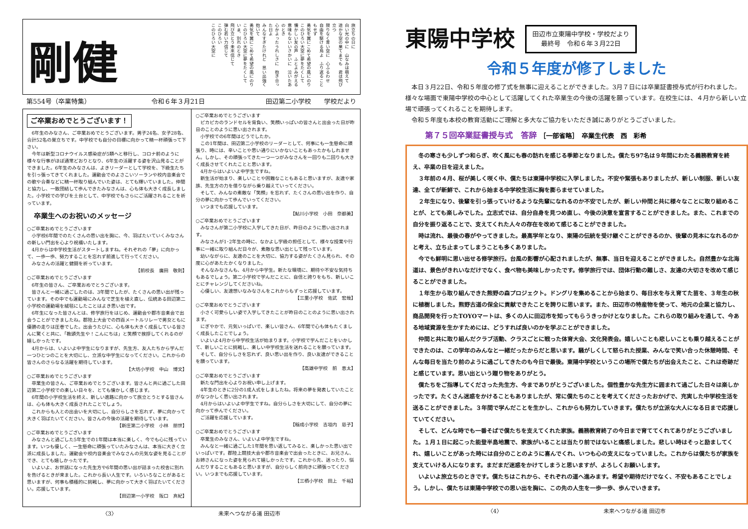剛健
旅立ちの日に
白い光の中に　山なみは萌えて
遥かな空の果てまでも　君は飛び立つ
限りなく青い空に　心ふるわせ
自由を駆ける鳥よ　ふり返ることもせず
勇気を翼にこめて希望の風にのり
このひろい大空に夢をたくして
懐かしい友の声　ふとよみがえる
意味もないいさかいに　泣いたあのとき
心かよったうれしさに　抱き合った日よ
みんなすぎたけれど　思い出強く抱いて
勇気を翼にこめて希望の風にのり
このひろい大空に夢をたくして
いま、別れのとき
飛び立とう未来信じて
弾む若い力信じて
このひろい
このひろい大空に
第554号（卒業特集） 令和６年３月21日 田辺第二小学校　　学校だより
ご卒業おめでとうございます！
　6年生のみなさん、ご卒業おめでとうございます。男子24名、女子28名、合計52名の巣立ちです。中学校でも自分の目標に向かって精一杯頑張って下さい。
　今年は新型コロナウイルス感染症が5類へと移行し、コロナ前のように様々な行事がほぼ通常どおりとなり、6年生の活躍する姿を沢山見ることができました。6年生のみなさんは、よきリーダーとして学校を、下級生たちを引っ張ってきてくれました。運動会でのよさこいソーランや校内音楽会での歌や合奏などに精一杯取り組んでいた姿は、とても輝いていました。仲間と協力し、一致団結して歩んできたみなさんは、心も体も大きく成長しました。小学校での学びを土台として、中学校でもさらにご活躍されることを祈っています。
卒業生へのお祝いのメッセージ
○ご卒業おめでとうございます
　小学校6年間でのたくさんの思い出を胸に、今、羽ばたいていくみなさんの新しい門出を心より祝福いたします。
　4月からは中学校生活がスタートしますね。それぞれの「夢」に向かって、一歩一歩、努力することを忘れず前進して行ってください。
　みなさんの活躍と健闘を祈っています。
【前校長　廣田　敬則】
○ご卒業おめでとうございます
　6年生の皆さん、ご卒業おめでとうございます。
　皆さんと一緒に過ごしたのは、3年間でしたが、たくさんの思い出が残っています。その中でも運動場にみんなで芝生を植え直し、伝統ある田辺第二小学校の運動場を絨毯にしたことはよき思い出です。
　6年生になった皆さんとは、修学旅行をはじめ、運動会や郡市音楽会で出会うことができましたね。郡陸上大会での四百メートルリレーで男女ともに優勝の走りは圧巻でした。出会うたびに、心も体も大きく成長している皆さんに驚くと共に、「教頭先生や！こんにちは」と笑顔で挨拶してくれるのが嬉しかったです。
　4月からは、いよいよ中学生になりますが、先生方、友人たちから学んだ一つひとつのことを大切にし、立派な中学生になってください。これからの皆さんのさらなる活躍を期待しています。
【大坊小学校　中山　博文】
○ご卒業おめでとうございます
　卒業生の皆さん、ご卒業おめでとうございます。皆さんと共に過ごした田辺第二小学校での楽しい日々を、とても懐かしく感じます。
　6年間の小学校生活を終え、新しい進路に向かって旅立とうとする皆さんは、心も体も大きく成長されたことでしょう。
　これからも人との出会いを大切にし、自分らしさを忘れず、夢に向かって大きく羽ばたいてください。皆さんの今後の活躍を期待しています。
【新庄第二小学校　小林　朋世】
○ご卒業おめでとうございます
　みなさんと過ごした5年生での1年間は本当に楽しく、今でも心に残っています。いつも優しく、一生懸命に頑張っていたみなさんは、本当に大きく立派に成長しました。運動会や校内音楽会でみなさんの元気な姿を見ることができ、とても嬉しかったです。
　いよいよ、お世話になった先生方や6年間の思い出が詰まった校舎に別れを告げるときが来ました。これから長い人生です。いろいろなことがあると思いますが、何事も積極的に挑戦し、夢に向かって大きく羽ばたいてください。応援しています。
【田辺第一小学校　阪口　真紀】
○ご卒業おめでとうございます
　ピカピカのランドセルを背負い、笑顔いっぱいの皆さんと出会った日が昨日のことのように思い出されます。
　小学校での6年間はどうでしたか。
　この1年間は、田辺第二小学校のリーダーとして、何事にも一生懸命に頑張り、時には、辛いことや思い通りにいかないこともあったかもしれません。しかし、その頑張ってきた一つ一つがみなさんを一回りも二回りも大きく成長させてくれたことと思います。
　4月からはいよいよ中学生ですね。
　新生活が始まり、楽しいことや困難なこともあると思いますが、友達や家族、先生方の力を借りながら乗り越えていってください。
　そして、みんなの素敵な「笑顔」を忘れず、たくさんの思い出を作り、自分の夢に向かって歩んでいってください。
　いつまでも応援しています。
【鮎川小学校　小田　奈都美】
○ご卒業おめでとうございます
　みなさんが第二小学校に入学してきた日が、昨日のように思い出されます。
　みなさんが1･2年生の時に、なかよし学級の担任として、様々な授業や行事に一緒に取り組んだ日々が、素敵な思い出として残っています。
　幼いながらに、友達のことを大切に、協力する姿がたくさん見られ、その度に心があたたかくなりました。
　そんなみなさんも、4月から中学生。新たな環境に、期待や不安な気持ちもあるでしょう。第二小学校で学んだことに、自信と誇りをもち、新しいことにチャレンジしてくださいね。
　心優しい、友達想いなみなさんをこれからもずっと応援しています。
【三里小学校　佐武　宏哉】
○ご卒業おめでとうございます
　小さく可愛らしい姿で入学してきたことが昨日のことのように思い出されます。
　にぎやかで、元気いっぱいで、楽しい皆さん、6年間で心も体もたくましく成長したことでしょう。
　いよいよ4月から中学校生活が始まります。小学校で学んだことをいかして、新しいことに挑戦し、楽しい中学校生活を送れることを願っています。
　そして、自分らしさを忘れず、良い思い出を作り、良い友達ができることを願っています。
【高雄中学校　前　恵太】
○ご卒業おめでとうございます
　新たな門出を心よりお祝い申し上げます。
　4年生のときに2分の1成人式をしましたね。将来の夢を発表していたことがなつかしく思い出されます。
　4月からはいよいよ中学生ですね。自分らしさを大切にして、自分の夢に向かって歩んでください。
　ご活躍を応援しています。
【稲成小学校　吉垣内　慈子】
○ご卒業おめでとうございます
　卒業生のみなさん、いよいよ中学生ですね。
　みんなと一緒に過ごした1年間を思い返してみると、楽しかった思い出でいっぱいです。郡陸上競技大会や郡市音楽会で出会ったときに、お兄さん、お姉さんになった姿を見られて嬉しかったです。これから先、迷ったり、悩んだりすることもあると思いますが、自分らしく前向きに頑張ってください。いつまでも応援しています。
【三栖小学校　田上　千裕】
〈3〉　　　　　　　　　　　　　　　　　　　未来へつながる道 田辺市
東陽中学校
田辺市立東陽中学校・学校だより
最終号　令和６年３月22日
令和５年度が修了しました
　本日３月22日、令和５年度の修了式を無事に迎えることができました。3月７日には卒業証書授与式が行われました。様々な場面で東陽中学校の中心として活躍してくれた卒業生の今後の活躍を願っています。在校生には、４月から新しい立場で頑張ってくれることを期待します。
　令和５年度も本校の教育活動にご理解と多大なご協力をいただき誠にありがとうございました。
第７５回卒業証書授与式　答辞 ［一部省略］　卒業生代表　西　彩希
　冬の寒さも少しずつ和らぎ、吹く風にも春の訪れを感じる季節となりました。僕たち97名は９年間にわたる義務教育を終え、卒業の日を迎えました。
　３年前の４月、桜が美しく咲く中、僕たちは東陽中学校に入学しました。不安や緊張もありましたが、新しい制服、新しい友達、全てが新鮮で、これから始まる中学校生活に胸を膨らませていました。
　２年生になり、後輩を引っ張っていけるような先輩になれるのか不安でしたが、新しい仲間と共に様々なことに取り組めることが、とても楽しみでした。立志式では、自分自身を見つめ直し、今後の決意を宣言することができました。また、これまでの自分を振り返ることで、支えてくれた人々の存在を改めて感じることができました。
　時は流れ、最後の春がやってきました。最高学年となり、東陽の伝統を受け継ぐことができるのか、後輩の見本になれるのかと考え、立ち止まってしまうことも多くありました。
　今でも鮮明に思い出せる修学旅行。台風の影響が心配されましたが、無事、当日を迎えることができました。自然豊かな北海道は、景色がきれいなだけでなく、食べ物も美味しかったです。修学旅行では、団体行動の難しさ、友達の大切さを改めて感じることができました。
　１年生から取り組んできた熊野の森プロジェクト。ドングリを集めることから始まり、毎日水を与え育てた苗を、３年生の秋に植樹しました。熊野古道の保全に貢献できたことを誇りに思います。また、田辺市の特産物を使って、地元の企業と協力し、商品開発を行ったTOYOマートは、多くの人に田辺市を知ってもらうきっかけとなりました。これらの取り組みを通して、今ある地域資源を生かすためには、どうすれば良いのかを学ぶことができました。
　仲間と共に取り組んだクラブ活動、クラスごとに戦った体育大会、文化発表会。嬉しいことも悲しいことも乗り越えることができたのは、この学年のみんなと一緒だったからだと思います。騒がしくして怒られた授業、みんなで笑い合った休憩時間、そんな毎日を当たり前のように過ごしてきたのも今日で最後。東陽中学校というこの場所で僕たちが出会えたこと、これは奇跡だと感じています。思い出という贈り物をありがとう。
　僕たちをご指導してくださった先生方、今までありがとうございました。個性豊かな先生方に囲まれて過ごした日々は楽しかったです。たくさん迷惑をかけることもありましたが、常に僕たちのことを考えてくださったおかげで、充実した中学校生活を送ることができました。３年間で学んだことを生かし、これからも努力していきます。僕たちが立派な大人になる日まで応援していてください。
　そして、どんな時でも一番そばで僕たちを支えてくれた家族。義務教育終了の今日まで育ててくれてありがとうございました。１月１日に起こった能登半島地震で、家族がいることは当たり前ではないと痛感しました。悲しい時はそっと励ましてくれ、嬉しいことがあった時には自分のことのように喜んでくれ、いつも心の支えになっていました。これからは僕たちが家族を支えていける人になります。まだまだ迷惑をかけてしまうと思いますが、よろしくお願いします。
　いよいよ旅立ちのときです。僕たちはこれから、それぞれの道へ進みます。希望や期待だけでなく、不安もあることでしょう。しかし、僕たちは東陽中学校での思い出を胸に、この先の人生を一歩一歩、歩んでいきます。
〈4〉　　　　　　　　　　　　　　　　　　　未来へつながる道 田辺市